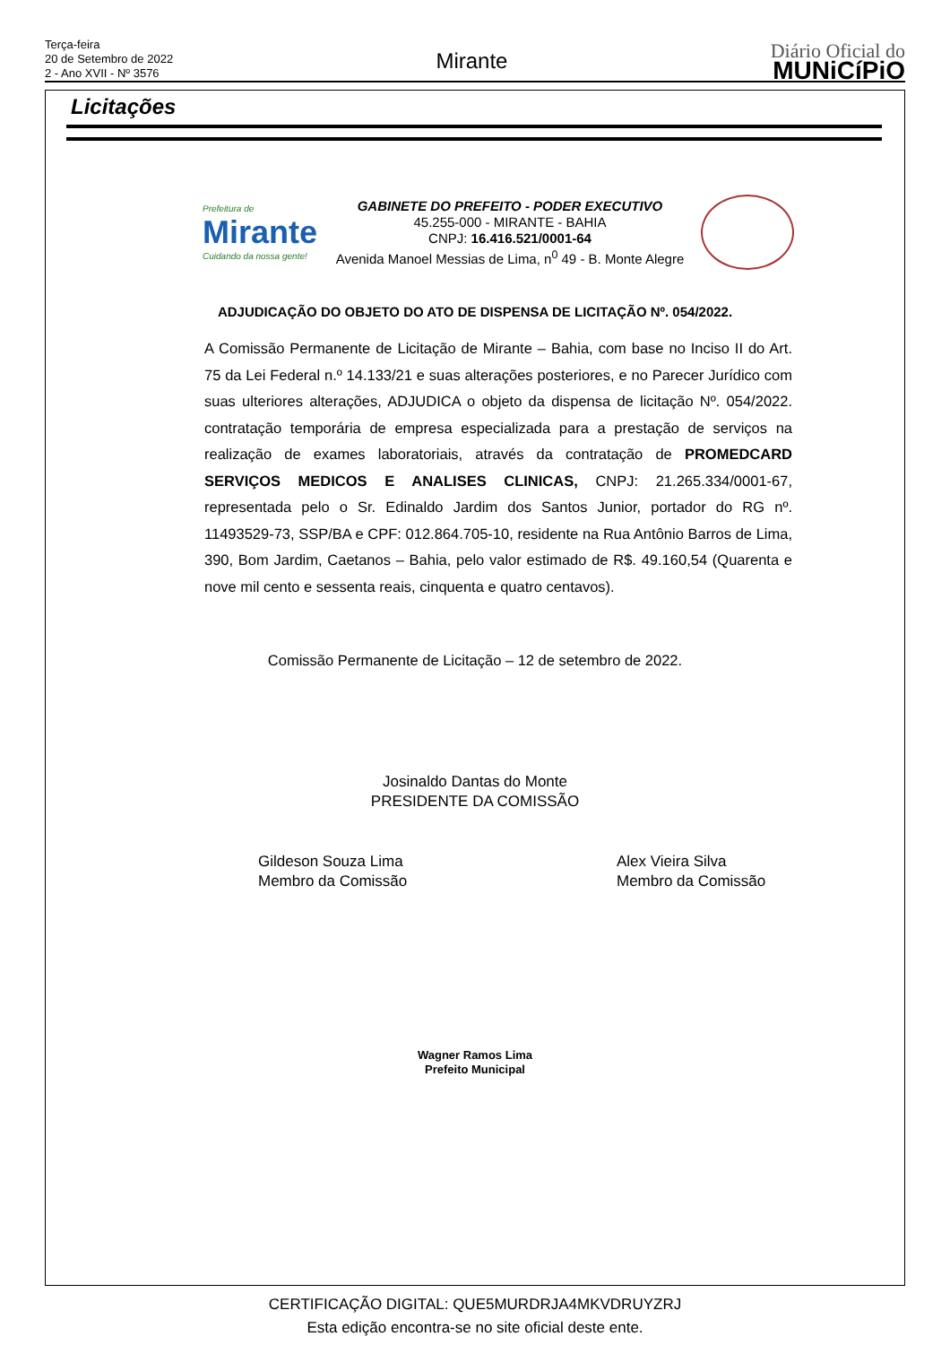Terça-feira
20 de Setembro de 2022
2 - Ano XVII - Nº 3576
Mirante
Diário Oficial do
MUNiCíPiO
Licitações
Prefeitura de
Mirante
Cuidando da nossa gente!
GABINETE DO PREFEITO - PODER EXECUTIVO
45.255-000 - MIRANTE - BAHIA
CNPJ: 16.416.521/0001-64
Avenida Manoel Messias de Lima, n<sup>0</sup> 49 - B. Monte Alegre
ADJUDICAÇÃO DO OBJETO DO ATO DE DISPENSA DE LICITAÇÃO Nº. 054/2022.
A Comissão Permanente de Licitação de Mirante – Bahia, com base no Inciso II do Art. 75 da Lei Federal n.º 14.133/21 e suas alterações posteriores, e no Parecer Jurídico com suas ulteriores alterações, ADJUDICA o objeto da dispensa de licitação Nº. 054/2022. contratação temporária de empresa especializada para a prestação de serviços na realização de exames laboratoriais, através da contratação de PROMEDCARD SERVIÇOS MEDICOS E ANALISES CLINICAS, CNPJ: 21.265.334/0001-67, representada pelo o Sr. Edinaldo Jardim dos Santos Junior, portador do RG nº. 11493529-73, SSP/BA e CPF: 012.864.705-10, residente na Rua Antônio Barros de Lima, 390, Bom Jardim, Caetanos – Bahia, pelo valor estimado de R$. 49.160,54 (Quarenta e nove mil cento e sessenta reais, cinquenta e quatro centavos).
Comissão Permanente de Licitação – 12 de setembro de 2022.
Josinaldo Dantas do Monte
PRESIDENTE DA COMISSÃO
Gildeson Souza Lima
Membro da Comissão
Alex Vieira Silva
Membro da Comissão
Wagner Ramos Lima
Prefeito Municipal
CERTIFICAÇÃO DIGITAL: QUE5MURDRJA4MKVDRUYZRJ
Esta edição encontra-se no site oficial deste ente.